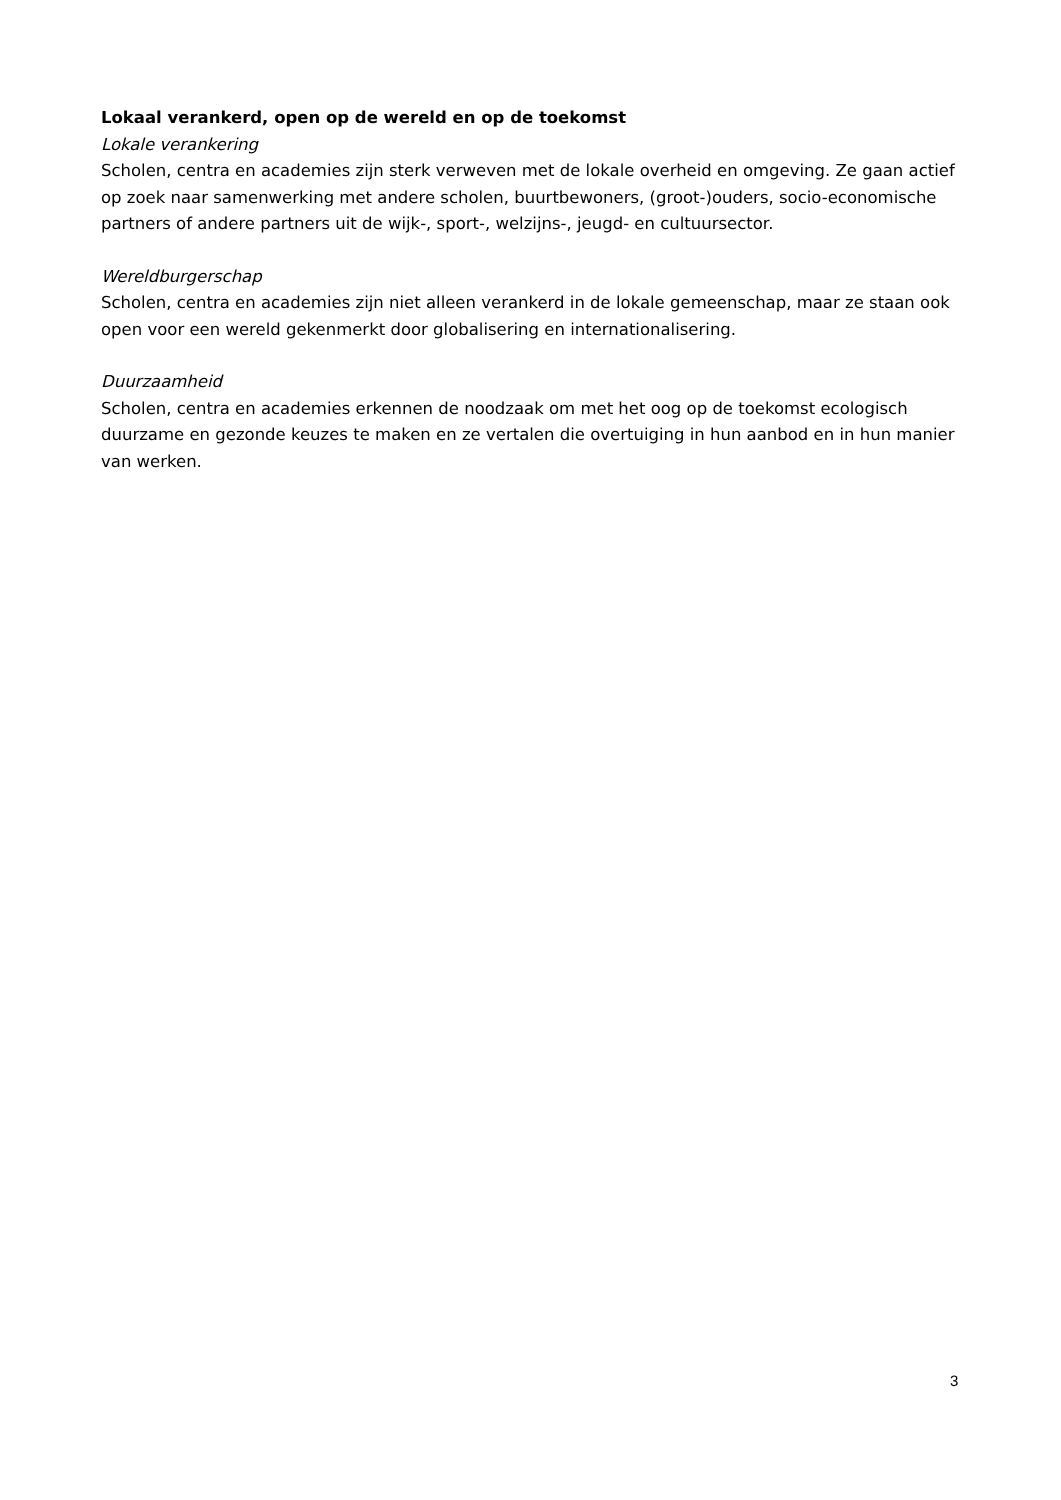Lokaal verankerd, open op de wereld en op de toekomst
Lokale verankering
Scholen, centra en academies zijn sterk verweven met de lokale overheid en omgeving. Ze gaan actief op zoek naar samenwerking met andere scholen, buurtbewoners, (groot-)ouders, socio-economische partners of andere partners uit de wijk-, sport-, welzijns-, jeugd- en cultuursector.
Wereldburgerschap
Scholen, centra en academies zijn niet alleen verankerd in de lokale gemeenschap, maar ze staan ook open voor een wereld gekenmerkt door globalisering en internationalisering.
Duurzaamheid
Scholen, centra en academies erkennen de noodzaak om met het oog op de toekomst ecologisch duurzame en gezonde keuzes te maken en ze vertalen die overtuiging in hun aanbod en in hun manier van werken.
3